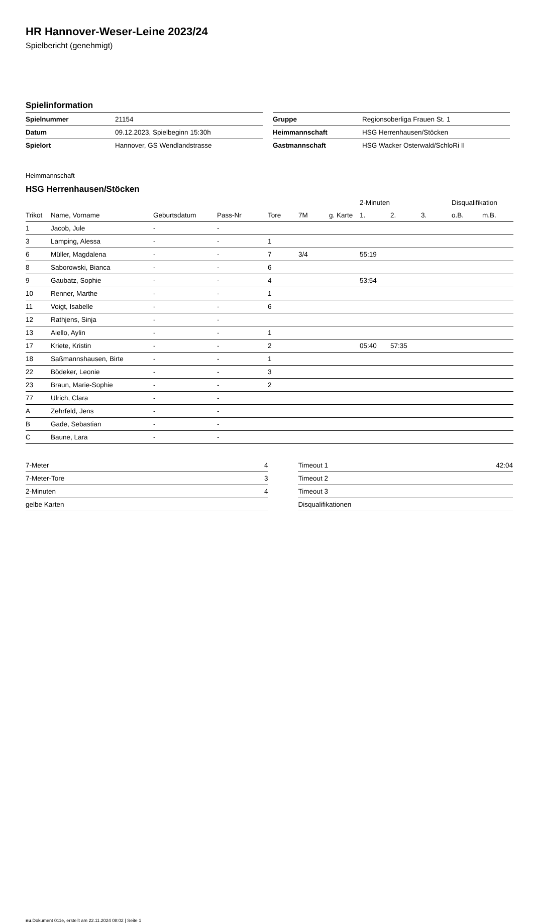HR Hannover-Weser-Leine 2023/24
Spielbericht (genehmigt)
Spielinformation
| Spielnummer | 21154 |
| Datum | 09.12.2023, Spielbeginn 15:30h |
| Spielort | Hannover, GS Wendlandstrasse |
| Gruppe | Regionsoberliga Frauen St. 1 |
| Heimmannschaft | HSG Herrenhausen/Stöcken |
| Gastmannschaft | HSG Wacker Osterwald/SchloRi II |
Heimmannschaft
HSG Herrenhausen/Stöcken
| | | | | | | | 2-Minuten | | | Disqualifikation | |
| --- | --- | --- | --- | --- | --- | --- | --- | --- | --- | --- | --- |
| Trikot | Name, Vorname | Geburtsdatum | Pass-Nr | Tore | 7M | g. Karte | 1. | 2. | 3. | o.B. | m.B. |
| 1 | Jacob, Jule | - | - | | | | | | | | |
| 3 | Lamping, Alessa | - | - | 1 | | | | | | | |
| 6 | Müller, Magdalena | - | - | 7 | 3/4 | | 55:19 | | | | |
| 8 | Saborowski, Bianca | - | - | 6 | | | | | | | |
| 9 | Gaubatz, Sophie | - | - | 4 | | | 53:54 | | | | |
| 10 | Renner, Marthe | - | - | 1 | | | | | | | |
| 11 | Voigt, Isabelle | - | - | 6 | | | | | | | |
| 12 | Rathjens, Sinja | - | - | | | | | | | | |
| 13 | Aiello, Aylin | - | - | 1 | | | | | | | |
| 17 | Kriete, Kristin | - | - | 2 | | | 05:40 | 57:35 | | | |
| 18 | Saßmannshausen, Birte | - | - | 1 | | | | | | | |
| 22 | Bödeker, Leonie | - | - | 3 | | | | | | | |
| 23 | Braun, Marie-Sophie | - | - | 2 | | | | | | | |
| 77 | Ulrich, Clara | - | - | | | | | | | | |
| A | Zehrfeld, Jens | - | - | | | | | | | | |
| B | Gade, Sebastian | - | - | | | | | | | | |
| C | Baune, Lara | - | - | | | | | | | | |
| 7-Meter | 4 |
| 7-Meter-Tore | 3 |
| 2-Minuten | 4 |
| gelbe Karten | |
| Timeout 1 | 42:04 |
| Timeout 2 | |
| Timeout 3 | |
| Disqualifikationen | |
nu.Dokument 011e, erstellt am 22.11.2024 08:02 | Seite 1